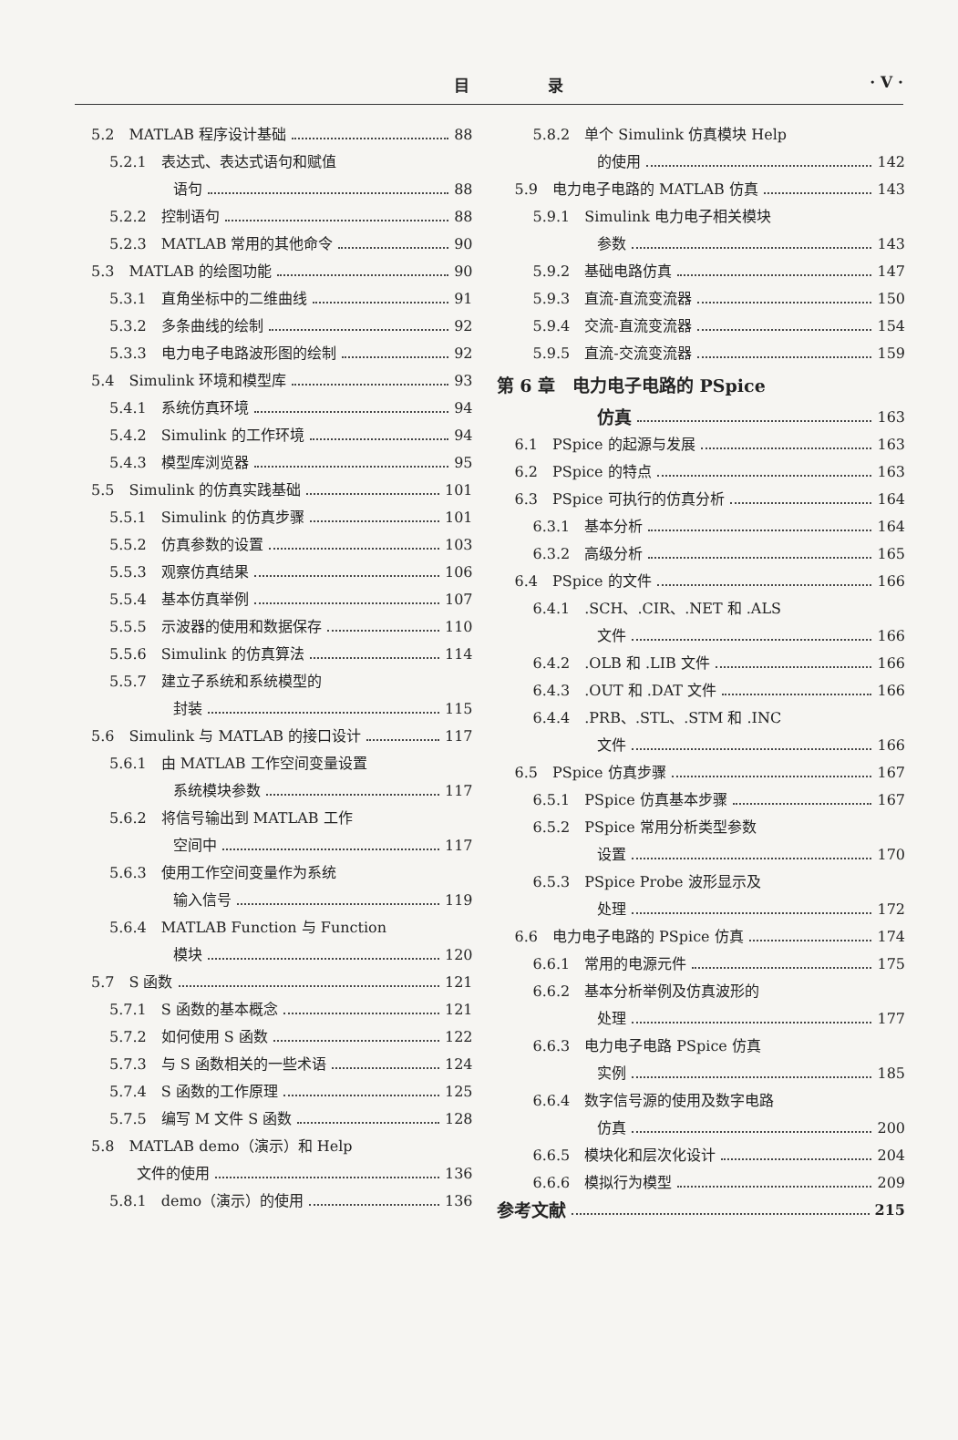目 录 · V ·
5.2　MATLAB 程序设计基础 88
5.2.1　表达式、表达式语句和赋值
语句 88
5.2.2　控制语句 88
5.2.3　MATLAB 常用的其他命令 90
5.3　MATLAB 的绘图功能 90
5.3.1　直角坐标中的二维曲线 91
5.3.2　多条曲线的绘制 92
5.3.3　电力电子电路波形图的绘制 92
5.4　Simulink 环境和模型库 93
5.4.1　系统仿真环境 94
5.4.2　Simulink 的工作环境 94
5.4.3　模型库浏览器 95
5.5　Simulink 的仿真实践基础 101
5.5.1　Simulink 的仿真步骤 101
5.5.2　仿真参数的设置 103
5.5.3　观察仿真结果 106
5.5.4　基本仿真举例 107
5.5.5　示波器的使用和数据保存 110
5.5.6　Simulink 的仿真算法 114
5.5.7　建立子系统和系统模型的
封装 115
5.6　Simulink 与 MATLAB 的接口设计 117
5.6.1　由 MATLAB 工作空间变量设置
系统模块参数 117
5.6.2　将信号输出到 MATLAB 工作
空间中 117
5.6.3　使用工作空间变量作为系统
输入信号 119
5.6.4　MATLAB Function 与 Function
模块 120
5.7　S 函数 121
5.7.1　S 函数的基本概念 121
5.7.2　如何使用 S 函数 122
5.7.3　与 S 函数相关的一些术语 124
5.7.4　S 函数的工作原理 125
5.7.5　编写 M 文件 S 函数 128
5.8　MATLAB demo（演示）和 Help
文件的使用 136
5.8.1　demo（演示）的使用 136
5.8.2　单个 Simulink 仿真模块 Help
的使用 142
5.9　电力电子电路的 MATLAB 仿真 143
5.9.1　Simulink 电力电子相关模块
参数 143
5.9.2　基础电路仿真 147
5.9.3　直流-直流变流器 150
5.9.4　交流-直流变流器 154
5.9.5　直流-交流变流器 159
第 6 章　电力电子电路的 PSpice
仿真 163
6.1　PSpice 的起源与发展 163
6.2　PSpice 的特点 163
6.3　PSpice 可执行的仿真分析 164
6.3.1　基本分析 164
6.3.2　高级分析 165
6.4　PSpice 的文件 166
6.4.1　.SCH、.CIR、.NET 和 .ALS
文件 166
6.4.2　.OLB 和 .LIB 文件 166
6.4.3　.OUT 和 .DAT 文件 166
6.4.4　.PRB、.STL、.STM 和 .INC
文件 166
6.5　PSpice 仿真步骤 167
6.5.1　PSpice 仿真基本步骤 167
6.5.2　PSpice 常用分析类型参数
设置 170
6.5.3　PSpice Probe 波形显示及
处理 172
6.6　电力电子电路的 PSpice 仿真 174
6.6.1　常用的电源元件 175
6.6.2　基本分析举例及仿真波形的
处理 177
6.6.3　电力电子电路 PSpice 仿真
实例 185
6.6.4　数字信号源的使用及数字电路
仿真 200
6.6.5　模块化和层次化设计 204
6.6.6　模拟行为模型 209
参考文献 215